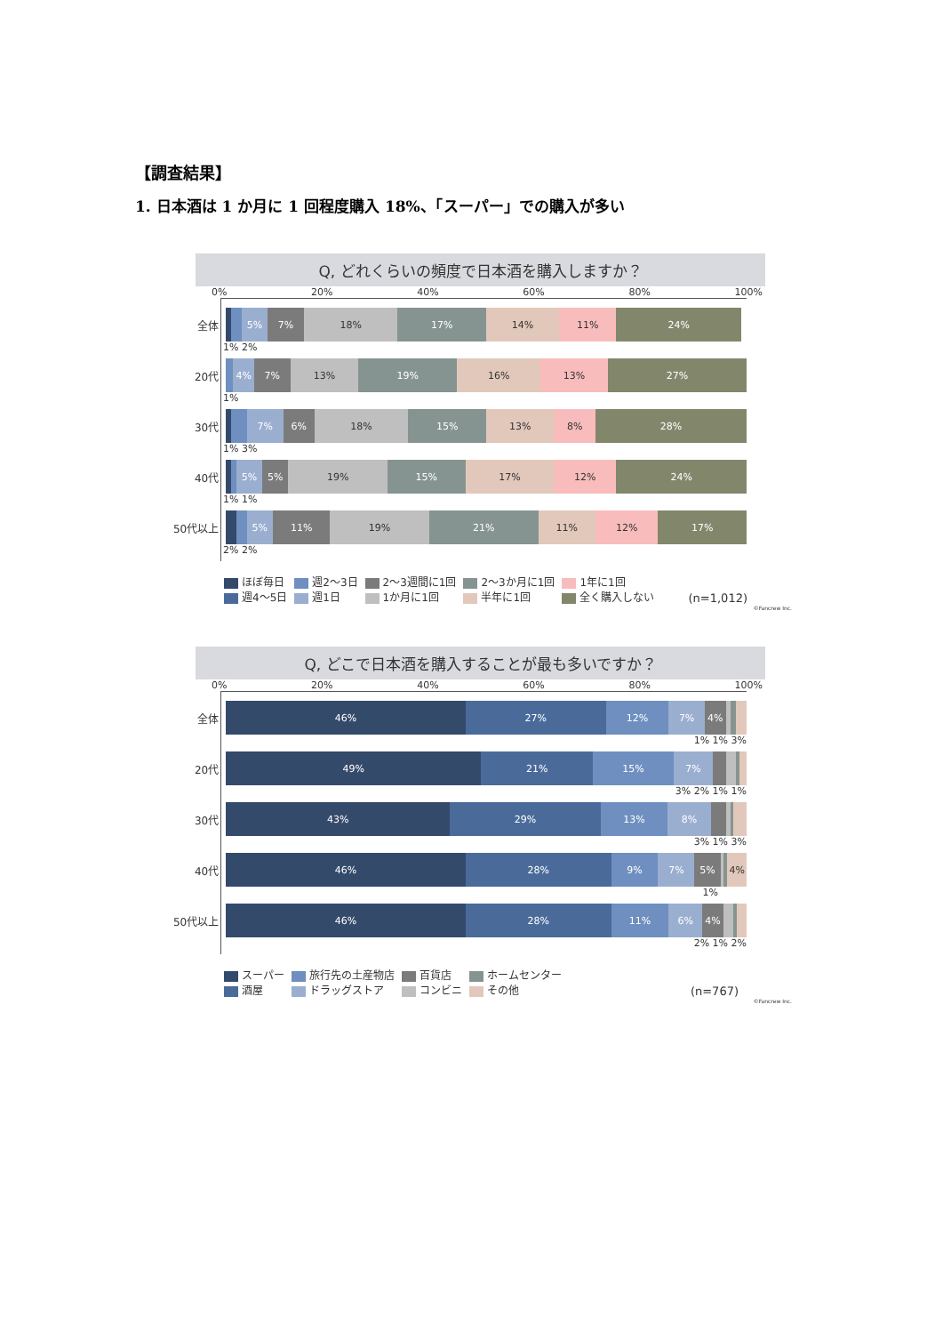【調査結果】
1. 日本酒は 1 か月に 1 回程度購入 18%、「スーパー」での購入が多い
Q, どれくらいの頻度で日本酒を購入しますか？
0% 20% 40% 60% 80% 100%
全体
5% 7% 18% 17% 14% 11% 24%
1% 2%
20代
4% 7% 13% 19% 16% 13% 27%
1%
30代
7% 6% 18% 15% 13% 8% 28%
1% 3%
40代
5% 5% 19% 15% 17% 12% 24%
1% 1%
50代以上
5% 11% 19% 21% 11% 12% 17%
2% 2%
ほぼ毎日
週4～5日
週2～3日
週1日
2～3週間に1回
1か月に1回
2～3か月に1回
半年に1回
1年に1回
全く購入しない
(n=1,012)
©Fancrew Inc.
Q, どこで日本酒を購入することが最も多いですか？
0% 20% 40% 60% 80% 100%
全体
46% 27% 12% 7% 4%
1% 1% 3%
20代
49% 21% 15% 7%
3% 2% 1% 1%
30代
43% 29% 13% 8%
3% 1% 3%
40代
46% 28% 9% 7% 5% 4%
1%
50代以上
46% 28% 11% 6% 4%
2% 1% 2%
スーパー
酒屋
旅行先の土産物店
ドラッグストア
百貨店
コンビニ
ホームセンター
その他
(n=767)
©Fancrew Inc.